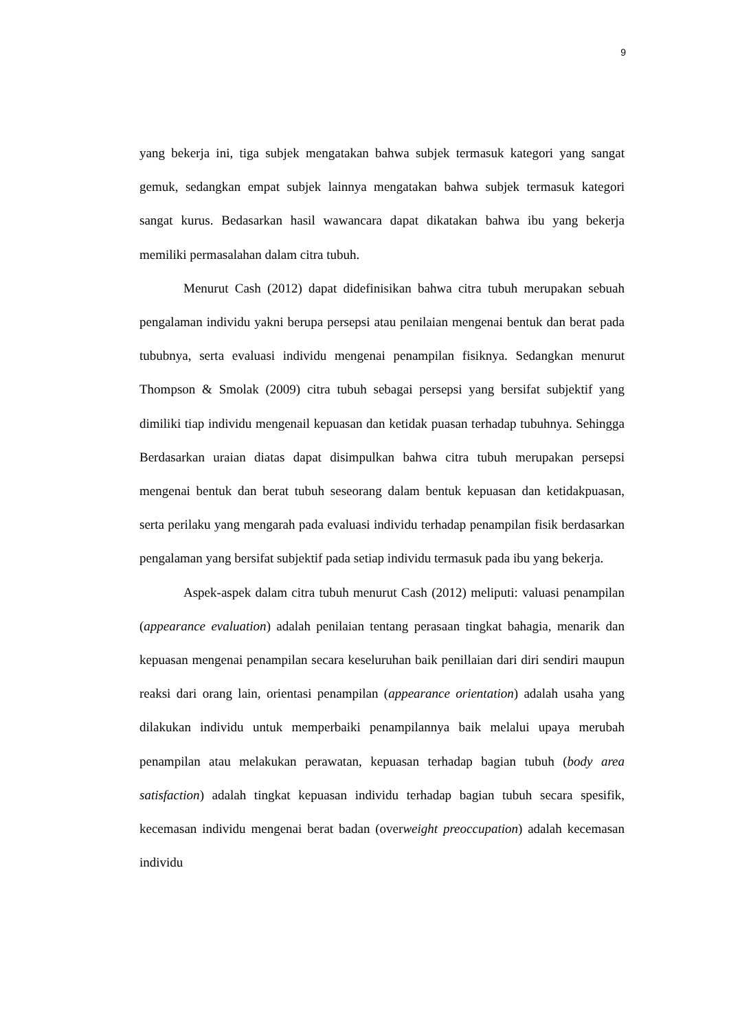9
yang bekerja ini, tiga subjek mengatakan bahwa subjek termasuk kategori yang sangat gemuk, sedangkan empat subjek lainnya mengatakan bahwa subjek termasuk kategori sangat kurus. Bedasarkan hasil wawancara dapat dikatakan bahwa ibu yang bekerja memiliki permasalahan dalam citra tubuh.
Menurut Cash (2012) dapat didefinisikan bahwa citra tubuh merupakan sebuah pengalaman individu yakni berupa persepsi atau penilaian mengenai bentuk dan berat pada tububnya, serta evaluasi individu mengenai penampilan fisiknya. Sedangkan menurut Thompson & Smolak (2009) citra tubuh sebagai persepsi yang bersifat subjektif yang dimiliki tiap individu mengenail kepuasan dan ketidak puasan terhadap tubuhnya. Sehingga Berdasarkan uraian diatas dapat disimpulkan bahwa citra tubuh merupakan persepsi mengenai bentuk dan berat tubuh seseorang dalam bentuk kepuasan dan ketidakpuasan, serta perilaku yang mengarah pada evaluasi individu terhadap penampilan fisik berdasarkan pengalaman yang bersifat subjektif pada setiap individu termasuk pada ibu yang bekerja.
Aspek-aspek dalam citra tubuh menurut Cash (2012) meliputi: valuasi penampilan (appearance evaluation) adalah penilaian tentang perasaan tingkat bahagia, menarik dan kepuasan mengenai penampilan secara keseluruhan baik penillaian dari diri sendiri maupun reaksi dari orang lain, orientasi penampilan (appearance orientation) adalah usaha yang dilakukan individu untuk memperbaiki penampilannya baik melalui upaya merubah penampilan atau melakukan perawatan, kepuasan terhadap bagian tubuh (body area satisfaction) adalah tingkat kepuasan individu terhadap bagian tubuh secara spesifik, kecemasan individu mengenai berat badan (overweight preoccupation) adalah kecemasan individu